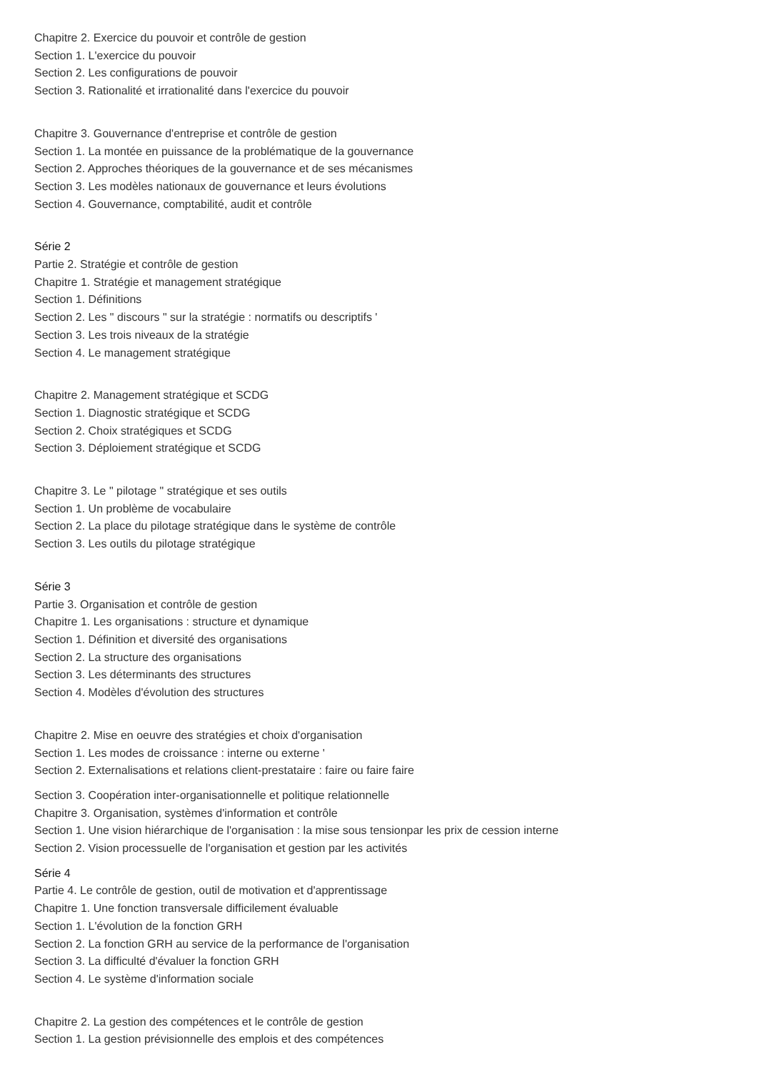Chapitre 2. Exercice du pouvoir et contrôle de gestion
Section 1. L'exercice du pouvoir
Section 2. Les configurations de pouvoir
Section 3. Rationalité et irrationalité dans l'exercice du pouvoir
Chapitre 3. Gouvernance d'entreprise et contrôle de gestion
Section 1. La montée en puissance de la problématique de la gouvernance
Section 2. Approches théoriques de la gouvernance et de ses mécanismes
Section 3. Les modèles nationaux de gouvernance et leurs évolutions
Section 4. Gouvernance, comptabilité, audit et contrôle
Série 2
Partie 2. Stratégie et contrôle de gestion
Chapitre 1. Stratégie et management stratégique
Section 1. Définitions
Section 2. Les " discours " sur la stratégie : normatifs ou descriptifs '
Section 3. Les trois niveaux de la stratégie
Section 4. Le management stratégique
Chapitre 2. Management stratégique et SCDG
Section 1. Diagnostic stratégique et SCDG
Section 2. Choix stratégiques et SCDG
Section 3. Déploiement stratégique et SCDG
Chapitre 3. Le " pilotage " stratégique et ses outils
Section 1. Un problème de vocabulaire
Section 2. La place du pilotage stratégique dans le système de contrôle
Section 3. Les outils du pilotage stratégique
Série 3
Partie 3. Organisation et contrôle de gestion
Chapitre 1. Les organisations : structure et dynamique
Section 1. Définition et diversité des organisations
Section 2. La structure des organisations
Section 3. Les déterminants des structures
Section 4. Modèles d'évolution des structures
Chapitre 2. Mise en oeuvre des stratégies et choix d'organisation
Section 1. Les modes de croissance : interne ou externe '
Section 2. Externalisations et relations client-prestataire : faire ou faire faire
Section 3. Coopération inter-organisationnelle et politique relationnelle
Chapitre 3. Organisation, systèmes d'information et contrôle
Section 1. Une vision hiérarchique de l'organisation : la mise sous tensionpar les prix de cession interne
Section 2. Vision processuelle de l'organisation et gestion par les activités
Série 4
Partie 4. Le contrôle de gestion, outil de motivation et d'apprentissage
Chapitre 1. Une fonction transversale difficilement évaluable
Section 1. L'évolution de la fonction GRH
Section 2. La fonction GRH au service de la performance de l'organisation
Section 3. La difficulté d'évaluer la fonction GRH
Section 4. Le système d'information sociale
Chapitre 2. La gestion des compétences et le contrôle de gestion
Section 1. La gestion prévisionnelle des emplois et des compétences